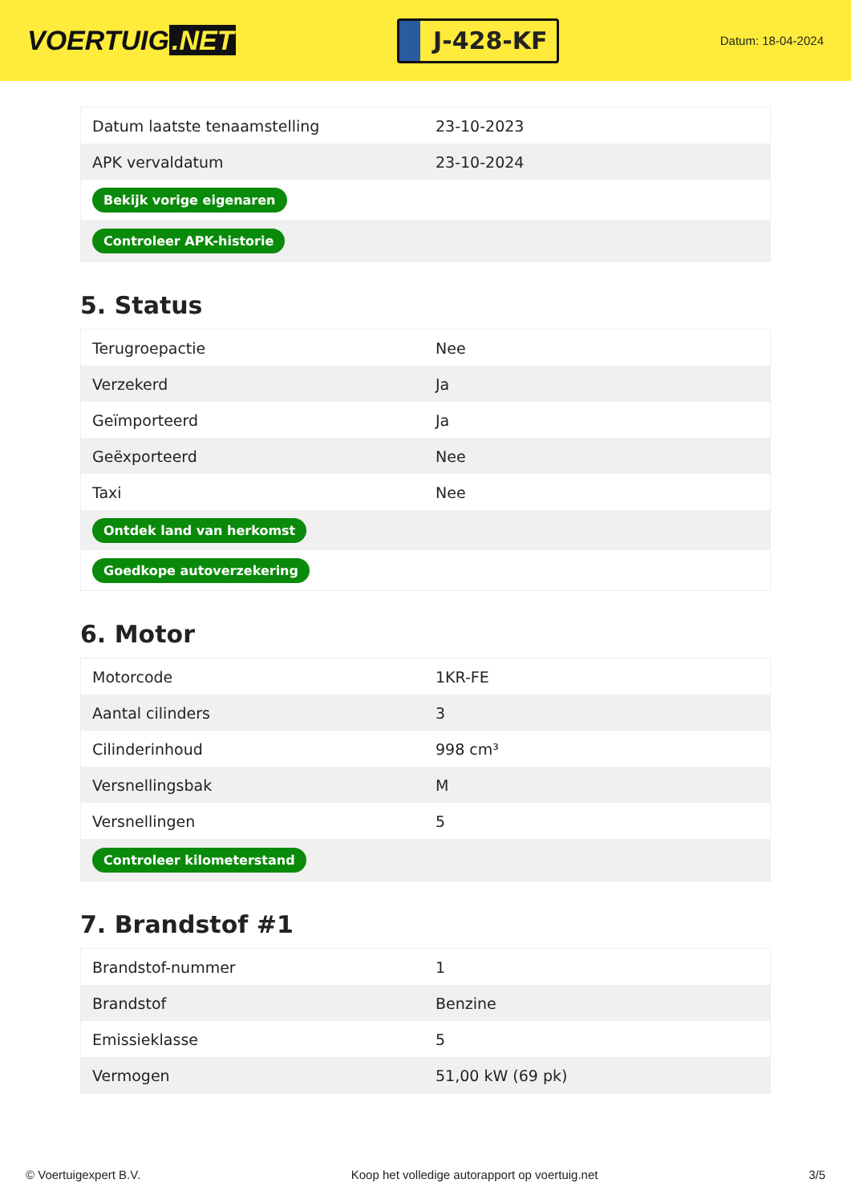VOERTUIG.NET
J-428-KF
Datum: 18-04-2024
| Datum laatste tenaamstelling | 23-10-2023 |
| APK vervaldatum | 23-10-2024 |
| Bekijk vorige eigenaren | |
| Controleer APK-historie | |
5. Status
| Terugroepactie | Nee |
| Verzekerd | Ja |
| Geïmporteerd | Ja |
| Geëxporteerd | Nee |
| Taxi | Nee |
| Ontdek land van herkomst | |
| Goedkope autoverzekering | |
6. Motor
| Motorcode | 1KR-FE |
| Aantal cilinders | 3 |
| Cilinderinhoud | 998 cm³ |
| Versnellingsbak | M |
| Versnellingen | 5 |
| Controleer kilometerstand | |
7. Brandstof #1
| Brandstof-nummer | 1 |
| Brandstof | Benzine |
| Emissieklasse | 5 |
| Vermogen | 51,00 kW (69 pk) |
© Voertuigexpert B.V. Koop het volledige autorapport op voertuig.net 3/5